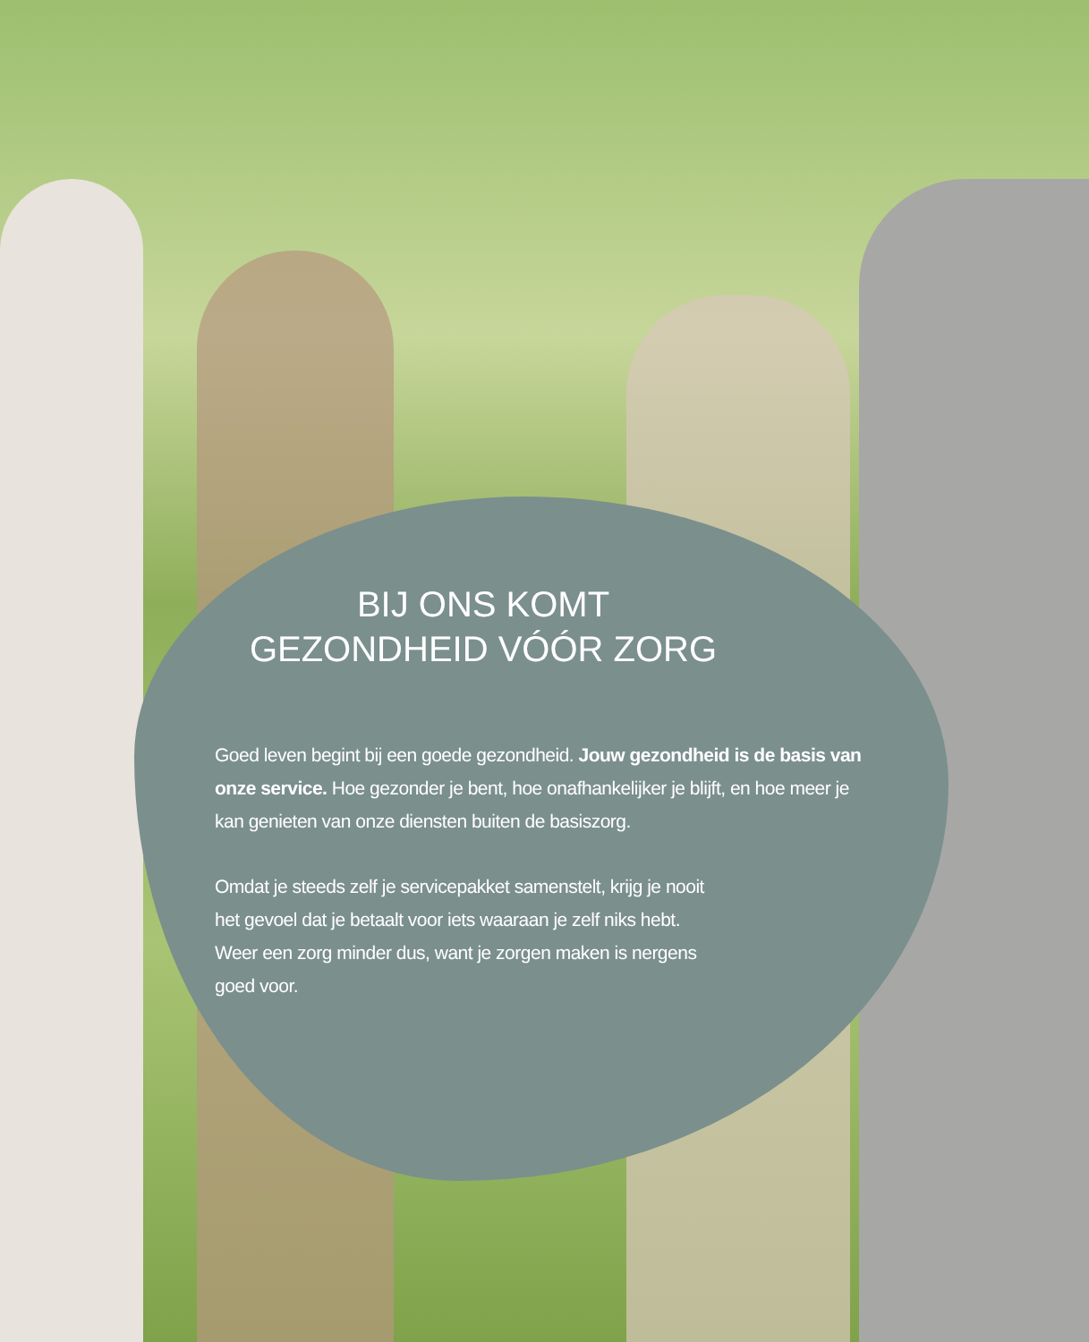BIJ ONS KOMT
GEZONDHEID VÓÓR ZORG
Goed leven begint bij een goede gezondheid. Jouw gezondheid is de basis van onze service. Hoe gezonder je bent, hoe onafhankelijker je blijft, en hoe meer je kan genieten van onze diensten buiten de basiszorg.
Omdat je steeds zelf je servicepakket samenstelt, krijg je nooit het gevoel dat je betaalt voor iets waaraan je zelf niks hebt. Weer een zorg minder dus, want je zorgen maken is nergens goed voor.